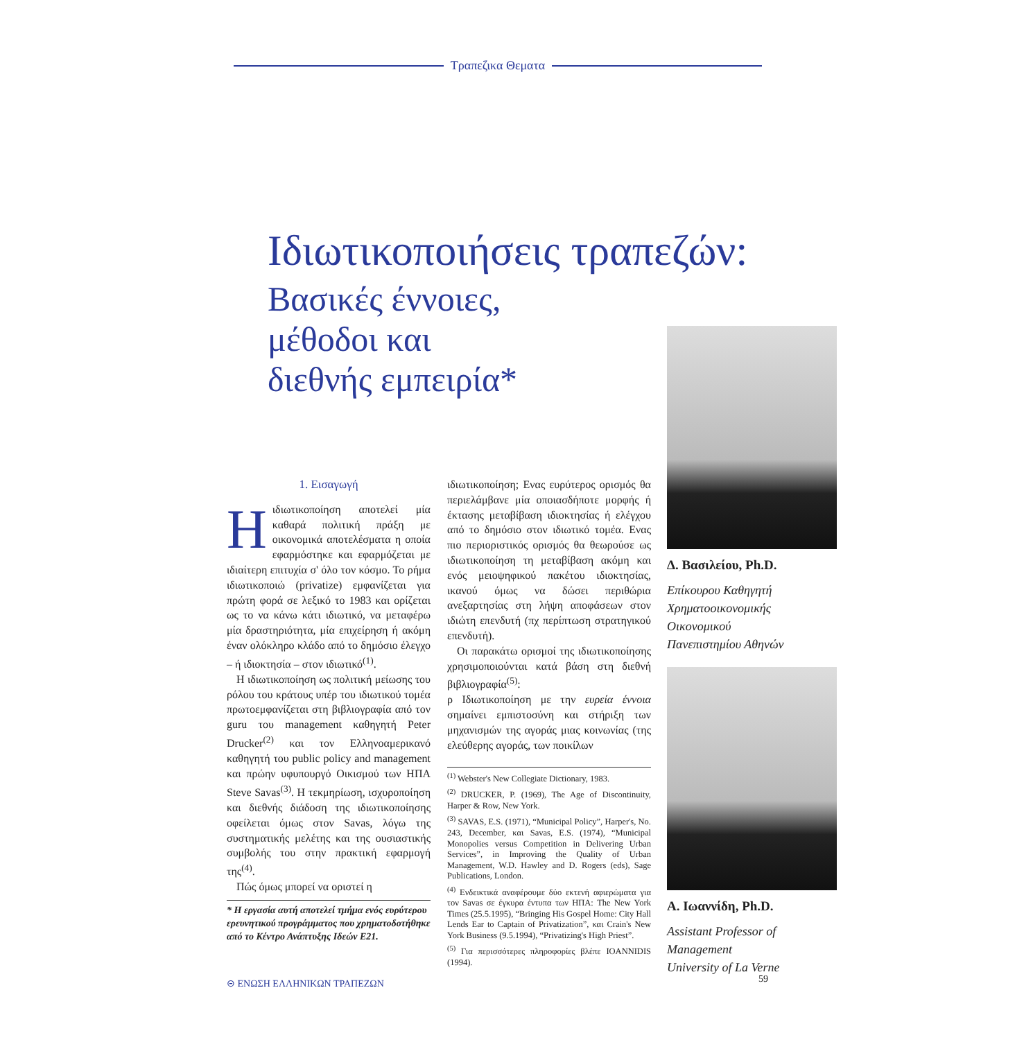Τραπεζικα Θεματα
Ιδιωτικοποιήσεις τραπεζών:
Βασικές έννοιες,
μέθοδοι και
διεθνής εμπειρία*
1. Εισαγωγή
Ηιδιωτικοποίηση αποτελεί μία καθαρά πολιτική πράξη με οικονομικά αποτελέσματα η οποία εφαρμόστηκε και εφαρμόζεται με ιδιαίτερη επιτυχία σ' όλο τον κόσμο. Το ρήμα ιδιωτικοποιώ (privatize) εμφανίζεται για πρώτη φορά σε λεξικό το 1983 και ορίζεται ως το να κάνω κάτι ιδιωτικό, να μεταφέρω μία δραστηριότητα, μία επιχείρηση ή ακόμη έναν ολόκληρο κλάδο από το δημόσιο έλεγχο – ή ιδιοκτησία – στον ιδιωτικό<sup>(1)</sup>.
Η ιδιωτικοποίηση ως πολιτική μείωσης του ρόλου του κράτους υπέρ του ιδιωτικού τομέα πρωτοεμφανίζεται στη βιβλιογραφία από τον guru του management καθηγητή Peter Drucker<sup>(2)</sup> και τον Ελληνοαμερικανό καθηγητή του public policy and management και πρώην υφυπουργό Οικισμού των ΗΠΑ Steve Savas<sup>(3)</sup>. Η τεκμηρίωση, ισχυροποίηση και διεθνής διάδοση της ιδιωτικοποίησης οφείλεται όμως στον Savas, λόγω της συστηματικής μελέτης και της ουσιαστικής συμβολής του στην πρακτική εφαρμογή της<sup>(4)</sup>.
Πώς όμως μπορεί να οριστεί η
* Η εργασία αυτή αποτελεί τμήμα ενός ευρύτερου ερευνητικού προγράμματος που χρηματοδοτήθηκε από το Κέντρο Ανάπτυξης Ιδεών Ε21.
ιδιωτικοποίηση; Ενας ευρύτερος ορισμός θα περιελάμβανε μία οποιασδήποτε μορφής ή έκτασης μεταβίβαση ιδιοκτησίας ή ελέγχου από το δημόσιο στον ιδιωτικό τομέα. Ενας πιο περιοριστικός ορισμός θα θεωρούσε ως ιδιωτικοποίηση τη μεταβίβαση ακόμη και ενός μειοψηφικού πακέτου ιδιοκτησίας, ικανού όμως να δώσει περιθώρια ανεξαρτησίας στη λήψη αποφάσεων στον ιδιώτη επενδυτή (πχ περίπτωση στρατηγικού επενδυτή).
Οι παρακάτω ορισμοί της ιδιωτικοποίησης χρησιμοποιούνται κατά βάση στη διεθνή βιβλιογραφία<sup>(5)</sup>:
ρ Ιδιωτικοποίηση με την ευρεία έννοια σημαίνει εμπιστοσύνη και στήριξη των μηχανισμών της αγοράς μιας κοινωνίας (της ελεύθερης αγοράς, των ποικίλων
<sup>(1)</sup> Webster's New Collegiate Dictionary, 1983.
<sup>(2)</sup> DRUCKER, P. (1969), The Age of Discontinuity, Harper & Row, New York.
<sup>(3)</sup> SAVAS, E.S. (1971), “Municipal Policy”, Harper's, No. 243, December, και Savas, E.S. (1974), “Municipal Monopolies versus Competition in Delivering Urban Services”, in Improving the Quality of Urban Management, W.D. Hawley and D. Rogers (eds), Sage Publications, London.
<sup>(4)</sup> Ενδεικτικά αναφέρουμε δύο εκτενή αφιερώματα για τον Savas σε έγκυρα έντυπα των ΗΠΑ: The New York Times (25.5.1995), “Bringing His Gospel Home: City Hall Lends Ear to Captain of Privatization”, και Crain's New York Business (9.5.1994), “Privatizing's High Priest”.
<sup>(5)</sup> Για περισσότερες πληροφορίες βλέπε IOANNIDIS (1994).
Δ. Βασιλείου, Ph.D.
Επίκουρου Καθηγητή
Χρηματοοικονομικής
Οικονομικού
Πανεπιστημίου Αθηνών
Α. Ιωαννίδη, Ph.D.
Assistant Professor of Management
University of La Verne
⊝ ΕΝΩΣΗ ΕΛΛΗΝΙΚΩΝ ΤΡΑΠΕΖΩΝ 59